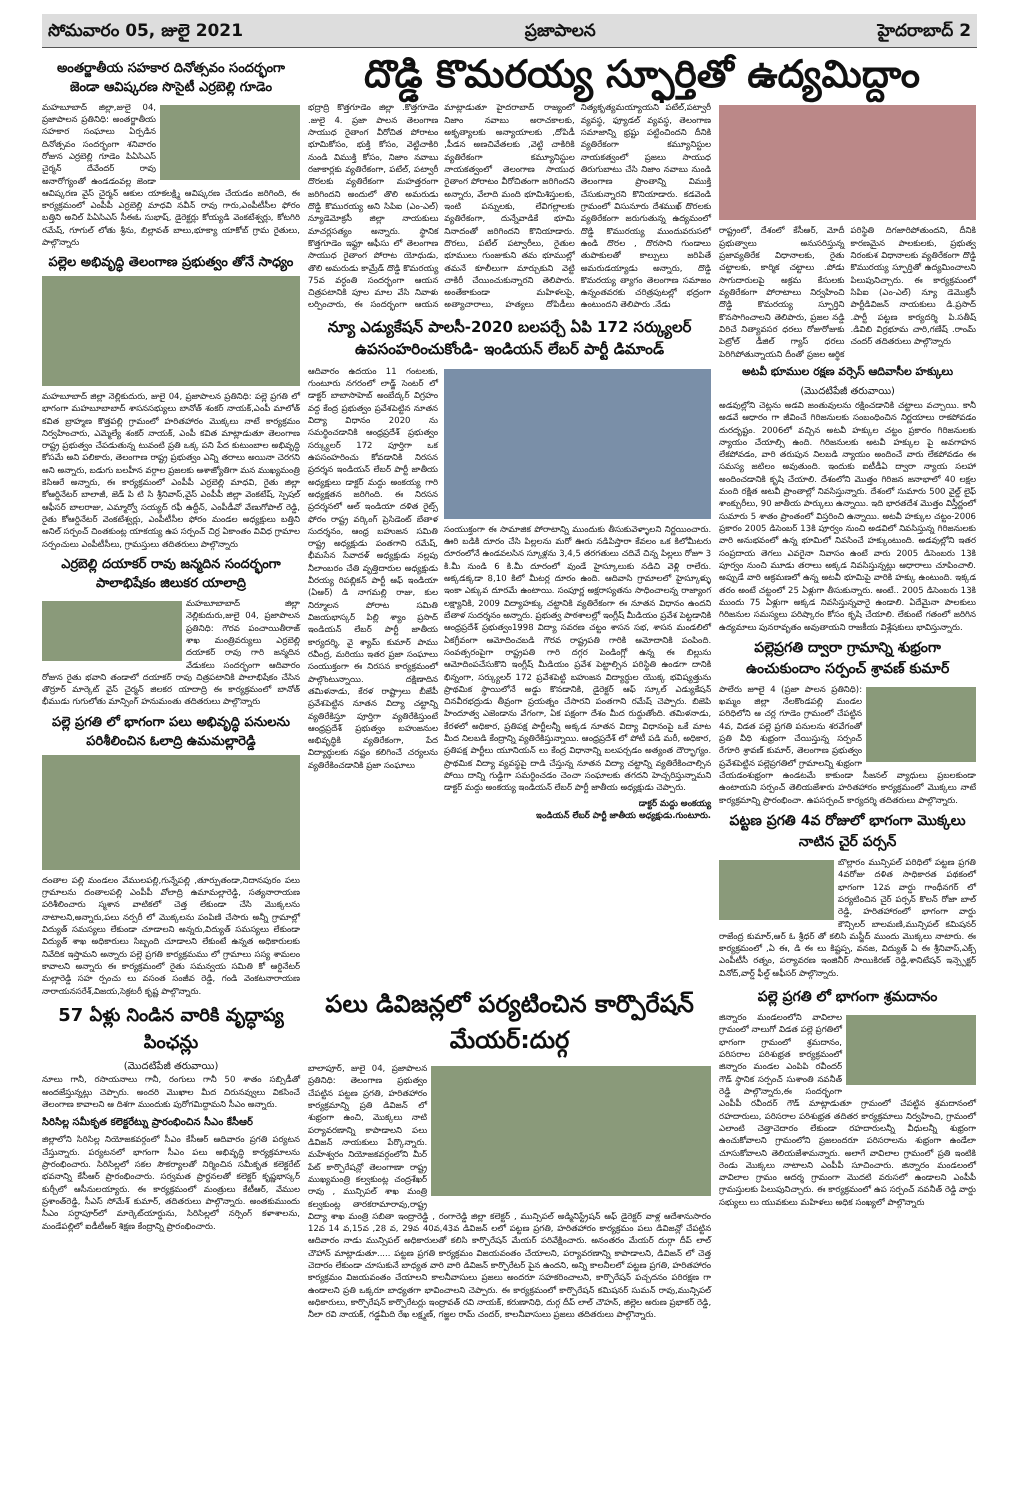సోమవారం 05, జులై 2021 ప్రజాపాలన హైదరాబాద్ 2
అంతర్జాతీయ సహకార దినోత్సవం సందర్భంగా జెండా ఆవిష్కరణ సొసైటీ ఎర్రబెల్లి గూడెం
మహబూబాద్ జిల్లా,జులై 04, ప్రజాపాలన ప్రతినిధి: అంతర్జాతీయ సహకార సంఘాలు ఏర్పడిన దినోత్సవం సందర్భంగా శనివారం రోజున ఎర్రబెల్లి గూడెం పిఏసిఎస్ చైర్మన్ దేవేందర్ రావు అనారోగ్యంతో ఉండడంవల్ల జెండా ఆవిష్కరణ వైస్ చైర్మన్ ఆకుల యాకలక్ష్మి ఆవిష్కరణ చేయడం జరిగింది, ఈ కార్యక్రమంలో ఎంపీపీ ఎర్రబెల్లి మాధవి నవీన్ రావు గారు,ఎంపీటీసీల ఫోరం బత్తిని అనిల్ పిఏసిఎస్ సీఈఓ సుభాష్, డైరెక్టర్లు కోయ్యడి వెంకటేశ్వర్లు, కోటగిరి రమేష్, గూగుల్ లోతు శ్రీను, బిల్లావత్ బాలు,భూక్యా యాకోబ్ గ్రామ రైతులు, పాల్గొన్నారు
పల్లెల అభివృద్ధి తెలంగాణ ప్రభుత్వం తోనే సాధ్యం
మహబూబాద్ జిల్లా నెల్లికుదురు, జులై 04, ప్రజాపాలన ప్రతినిధి: పల్లె ప్రగతి లో భాగంగా మహబూబాబాద్ శాసనసభ్యులు బానోత్ శంకర్ నాయక్,ఎంపీ మాలోత్ కవిత బ్రాహ్మణ కొత్తపల్లి గ్రామంలో హరితహారం మొక్కలు నాటే కార్యక్రమం నిర్వహించారు, ఎమ్మెల్యే శంకర్ నాయక్, ఎంపీ కవిత మాట్లాడుతూ తెలంగాణ రాష్ట్ర ప్రభుత్వం చేపడుతున్న టువంటి ప్రతి ఒక్క పని పేద కుటుంబాల అభివృద్ధి కోసమే అని పలికారు, తెలంగాణ రాష్ట్ర ప్రభుత్వం ఎన్ని తరాలు అయినా చెరగని అని అన్నారు, బడుగు బలహీన వర్గాల ప్రజలకు ఆశాజ్యోతిగా మన ముఖ్యమంత్రి కెసిఆరే అన్నారు, ఈ కార్యక్రమంలో ఎంపీపీ ఎర్రబెల్లి మాధవి, రైతు జిల్లా కోఆర్డినేటర్ బాలాజీ, జెడ్ పి టి సి శ్రీనివాస్,వైస్ ఎంపీపీ జిల్లా వెంకటేష్, స్పెషల్ ఆఫీసర్ బాలరాజు, ఎమ్మార్వో సయ్యద్ రఫీ ఉద్దీన్, ఎంపీడీవో వేణుగోపాల్ రెడ్డి, రైతు కోఆర్డినేటర్ వెంకటేశ్వర్లు, ఎంపీటీసీల ఫోరం మండల అధ్యక్షులు బత్తిని అనిల్ సర్పంచ్ చింతకుంట్ల యాకయ్య ఉప సర్పంచ్ చిర్ర ఏకాంతం వివిధ గ్రామాల సర్పంచులు ఎంపీటీసీలు, గ్రామస్తులు తదితరులు పాల్గొన్నారు
ఎర్రబెల్లి దయాకర్ రావు జన్మదిన సందర్భంగా పాలాభిషేకం జిలుకర యాలాద్రి
మహబూబాబాద్ జిల్లా నెల్లికుదురు,జులై 04, ప్రజాపాలన ప్రతినిధి: గౌరవ పంచాయితీరాజ్ శాఖ మంత్రివర్యులు ఎర్రబెల్లి దయాకర్ రావు గారి జన్మదిన వేడుకలు సందర్భంగా ఆదివారం రోజున రైతు భవాని తండాలో దయాకర్ రావు చిత్రపటానికి పాలాభిషేకం చేసిన తొర్రూర్ మార్కెట్ వైస్ చైర్మన్ జిలకర యాదాద్రి ఈ కార్యక్రమంలో బానోత్ భీముడు గుగులోతు మాన్సింగ్ హనుమంతు తదితరులు పాల్గొన్నారు
పల్లె ప్రగతి లో భాగంగా పలు అభివృద్ధి పనులను పరిశీలించిన ఓలాద్రి ఉమమల్లారెడ్డి
దంతాల పల్లి మండలం వేములపల్లి,గున్నేపల్లి ,తూర్పుతండా,నిదానపురం పలు గ్రామాలను దంతాలపల్లి ఎంపీపీ వోలాద్రి ఉమామల్లారెడ్డి, సత్యనారాయణ పరిశీలించారు స్మశాన వాటికలో చెత్త లేకుండా చేసి మొక్కలను నాటాలని,అన్నారు,పలు నర్సరీ లో మొక్కలను పంపిణి చేసారు అన్నీ గ్రామాల్లో విద్యుత్ సమస్యలు లేకుండా చూడాలని అన్నరు,విద్యుత్ సమస్యలు లేకుండా విద్యుత్ శాఖ అధికారులు సిబ్బంది చూడాలని లేకుంటే ఉన్నత అధికారులకు నివేదిక ఇస్తామని అన్నారు పల్లె ప్రగతి కార్యక్రమము లో గ్రామాలు సస్య శామలం కావాలని అన్నారు ఈ కార్యక్రమంలో రైతు సమన్వయ సమితి కో ఆర్డినేటర్ మల్లారెడ్డి సహ ర్పంచు లు వసంత సంజీవ రెడ్డి, గండి వెంకటనారాయణ నారాయనసరేశ్,విజయ,సెక్రటరీ కృష్ణ పాల్గొన్నారు.
57 ఏళ్లు నిండిన వారికి వృద్ధాప్య పింఛన్లు
(మొదటిపేజీ తరువాయి)
నూలు గానీ, రసాయనాలు గానీ, రంగులు గానీ 50 శాతం సబ్సిడీతో అందజేస్తున్నట్లు చెప్పారు. అందరి మొఖాల మీద చిరునవ్వులు వికసించే తెలంగాణ కావాలని ఆ దిశగా ముందుకు పురోగమిద్దామని సీఎం అన్నారు.
సిరిసిల్ల సమీకృత కలెక్టరేట్ను ప్రారంభించిన సీఎం కేసీఆర్
జిల్లాలోని సిరిసిల్ల నియోజకవర్గంలో సీఎం కేసీఆర్ ఆదివారం ప్రగతి పర్యటన చేస్తున్నారు. పర్యటనలో భాగంగా సీఎం పలు అభివృద్ధి కార్యక్రమాలను ప్రారంభించారు. సిరిసిల్లలో సకల సౌకర్యాలతో నిర్మించిన సమీకృత కలెక్టరేట్ భవనాన్ని కేసీఆర్ ప్రారంభించారు. సర్వమత ప్రార్థనలతో కలెక్టర్ కృష్ణభాస్కర్ కుర్చీలో ఆసీనులయ్యారు. ఈ కార్యక్రమంలో మంత్రులు కేటీఆర్, వేముల ప్రశాంత్‌రెడ్డి, సీఎస్ సోమేశ్ కుమార్, తదితరులు పాల్గొన్నారు. అంతకుముందు సీఎం సర్దాపూర్‌లో మార్కెట్‌యార్డును, సిరిసిల్లలో నర్సింగ్ కళాశాలను, మండేపల్లిలో ఐడీటీఆర్ శిక్షణ కేంద్రాన్ని ప్రారంభించారు.
దొడ్డి కొమరయ్య స్ఫూర్తితో ఉద్యమిద్దాం
భద్రాద్రి కొత్తగూడెం జిల్లా .కొత్తగూడెం .జులై 4. ప్రజా పాలన తెలంగాణ సాయుధ రైతాంగ వీరోచిత పోరాటం భూమికోసం, భుక్తి కోసం, వెట్టిచాకిరి నుండి విముక్తి కోసం, నిజాం నవాబు రజాకార్లకు వ్యతిరేకంగా, పటేల్, పట్వారీ దొరలకు వ్యతిరేకంగా మహత్తరంగా జరిగిందని అందులో తొలి అమరుడు దొడ్డి కొమురయ్య అని సిపిఐ (ఎం-ఎల్) న్యూడెమోక్రసీ జిల్లా నాయకులు మాచర్లసత్యం అన్నారు. స్థానిక కొత్తగూడెం ఇఫ్టూ ఆఫీసు లో తెలంగాణ సాయుధ రైతాంగ పోరాట యోధుడు, తొలి అమరుడు కామ్రేడ్ దొడ్డి కొమరయ్య 75వ వర్ధంతి సందర్భంగా ఆయన చిత్రపటానికి పూల మాల వేసి నివాళు లర్పించారు, ఈ సందర్భంగా ఆయన మాట్లాడుతూ హైదరాబాద్ రాజ్యంలో నిజాం నవాబు అరాచకాలకు, అకృత్యాలకు అన్యాయాలకు ,దోపిడీ ,పీడన అణచివేతలకు ,వెట్టి చాకిరికి వ్యతిరేకంగా కమ్యూనిస్టుల నాయకత్వంలో తెలంగాణ సాయుధ రైతాంగ పోరాటం వీరోచితంగా జరిగిందని అన్నారు, వేలాది మంది భూమిశిస్తులకు, ఇంటి పన్నులకు, లేవిగల్లాలకు వ్యతిరేకంగా, దున్నేవాడికే భూమి నినాదంతో జరిగిందని కొనియాడారు. దొరలు, పటేల్ పట్వారీలు, రైతుల భూములు గుంజుకుని తమ భూముల్లో తమనే కూలీలుగా మార్చుకుని వెట్టి చాకిరీ చేయించుకున్నారని తెలిపారు. అంతేకాకుండా మహిళలపై, అత్యాచారాలు, హత్యలు దోపిడీలు నిత్యకృత్యమయ్యాయని పటేల్,పట్వారీ వ్యవస్థ, ఫ్యూడల్ వ్యవస్థ, తెలంగాణ సమాజాన్ని భ్రష్టు పట్టించిందని దీనికి వ్యతిరేకంగా కమ్యూనిస్టుల నాయకత్వంలో ప్రజలు సాయుధ తిరుగుబాటు చేసి నిజాం నవాబు నుండి తెలంగాణ ప్రాంతాన్ని విముక్తి చేసుకున్నారని కొనియాడారు. కడవెండి గ్రామంలో విసునూరు దేశముఖ్ దొరలకు వ్యతిరేకంగా జరుగుతున్న ఉద్యమంలో దొడ్డి కొమురయ్య ముందువరుసలో ఉండి దొరల , దొరసాని గుండాలు తుపాకులతో కాల్పులు జరిపితే అమరుడయ్యాడు అన్నారు, దొడ్డి కొమరయ్య త్యాగం తెలంగాణ సమాజం ఉన్నంతవరకు చరిత్రపుటల్లో భద్రంగా ఉంటుందని తెలిపారు .నేడు
న్యూ ఎడ్యుకేషన్ పాలసీ-2020 బలపర్చే ఏపి 172 సర్క్యులర్ ఉపసంహరించుకోండి- ఇండియన్ లేబర్ పార్టీ డిమాండ్
ఆదివారం ఉదయం 11 గంటలకు, గుంటూరు నగరంలో లాడ్జ్ సెంటర్ లో డాక్టర్ బాబాసాహెబ్ అంబేద్కర్ విగ్రహం వద్ద కేంద్ర ప్రభుత్వం ప్రవేశపెట్టిన నూతన విద్యా విధానం 2020 ను సమర్థించడానికి ఆంధ్రప్రదేశ్ ప్రభుత్వం సర్క్యులర్ 172 పూర్తిగా ఒక ఉపసంహరించు కోవడానికి నిరసన ప్రదర్శన ఇండియన్ లేబర్ పార్టీ జాతీయ అధ్యక్షులు డాక్టర్ మద్దు అంకయ్య గారి అధ్యక్షతన జరిగింది. ఈ నిరసన ప్రదర్శనలో ఆల్ ఇండియా దళిత రైట్స్ ఫోరం రాష్ట్ర వర్కింగ్ ప్రెసిడెంట్ బేతాళ సుదర్శనం, ఆంధ్ర బహుజన సమితి రాష్ట్ర అధ్యక్షుడు పంతగాని రమేష్, భీమసేన సేవాదళ్ అధ్యక్షుడు నల్లపు నీలాంబరం చేతి వృత్తిదారుల అధ్యక్షుడు వీరయ్య రిపబ్లికన్ పార్టీ ఆఫ్ ఇండియా (ఏఆర్) డి నాగమల్లి రాజు, కుల నిర్మూలన పోరాట సమితి విజయభాస్కర్ పిల్లి శ్యాం ప్రసాద్ ఇండియన్ లేబర్ పార్టీ జాతీయ కార్యదర్శి, వై శ్యామ్ కుమార్ పాము రవీంద్ర, మరియు ఇతర ప్రజా సంఘాలు సంయుక్తంగా ఈ నిరసన కార్యక్రమంలో పాల్గొంటున్నాయి. దక్షిణాదిన తమిళనాడు, కేరళ రాష్ట్రాలు బీజేపీ ప్రవేశపెట్టిన నూతన విద్యా చట్టాన్ని వ్యతిరేకిస్తూ పూర్తిగా వ్యతిరేకిస్తుంటే ఆంధ్రప్రదేశ్ ప్రభుత్వం బహుజనుల అభివృద్ధికి వ్యతిరేకంగా, పేద విద్యార్థులకు నష్టం కలిగించే చర్యలను వ్యతిరేకించడానికి ప్రజా సంఘాలు
సంయుక్తంగా ఈ సామాజిక పోరాటాన్ని ముందుకు తీసుకువెళ్ళాలని నిర్ణయించారు. ఊరి బడికి దూరం చేసి పిల్లలను మరో ఊరు నడిపిస్తారా కేవలం ఒక కిలోమీటరు దూరంలోనే ఉండవలసిన స్కూళ్లను 3,4,5 తరగతులు చదివే చిన్న పిల్లలు రోజూ 3 కి.మీ నుండి 6 కి.మీ దూరంలో వుండే హైస్కూలుకు నడిచి వెళ్లి రాలేరు. అక్కడక్కడా 8,10 కిలో మీటర్ల దూరం ఉంది. ఆదివాసి గ్రామాలలో హైస్కూళ్ళు ఇంకా ఎక్కువ దూరమే ఉంటాయి. సంపూర్ణ అక్షరాస్యతను సాధించాలన్న రాజ్యాంగ లక్ష్యానికి, 2009 విద్యాహక్కు చట్టానికి వ్యతిరేకంగా ఈ నూతన విధానం ఉందని బేతాళ సుదర్శనం అన్నారు. ప్రభుత్వ పాఠశాలల్లో ఇంగ్లీష్ మీడియం ప్రవేశ పెట్టడానికి ఆంధ్రప్రదేశ్ ప్రభుత్వం1998 విద్యా సవరణ చట్టం శాసన సభ, శాసన మండలిలో ఏకగ్రీవంగా ఆమోదించబడి గౌరవ రాష్ట్రపతి గారికి ఆమోదానికి పంపింది. సంవత్సరంపైగా రాష్ట్రపతి గారి దగ్గర పెండింగ్లో ఉన్న ఈ బిల్లును ఆమోదింపచేసుకొని ఇంగ్లీష్ మీడియం ప్రవేశ పెట్టాల్సిన పరిస్థితి ఉండగా దానికి భిన్నంగా, సర్క్యులర్ 172 ప్రవేశపెట్టి బహుజన విద్యార్థుల యొక్క భవిష్యత్తును ప్రాథమిక స్థాయిలోనే అడ్డు కొనడానికి, డైరెక్టర్ ఆఫ్ స్కూల్ ఎడ్యుకేషన్ చినవీరభద్రుడు తీవ్రంగా ప్రయత్నం చేసారని పంతగాని రమేష్ చెప్పారు. బిజెపి హిందూత్వ ఎజెండాను వేగంగా, ఏక పక్షంగా దేశం మీద రుద్దుతోంది. తమిళనాడు, కేరళలో అధికార, ప్రతిపక్ష పార్టీలన్నీ అక్కడ నూతన విద్యా విధానంపై ఒకే మాట మీద నిలబడి కేంద్రాన్ని వ్యతిరేకిస్తున్నాయి. ఆంధ్రప్రదేశ్ లో పోటీ పడి మరీ, అధికార, ప్రతిపక్ష పార్టీలు యూనియన్ లు కేంద్ర విధానాన్ని బలపర్చడం అత్యంత దౌర్భాగ్యం. ప్రాథమిక విద్యా వ్యవస్థపై దాడి చేస్తున్న నూతన విద్యా చట్టాన్ని వ్యతిరేకించాల్సిన పోయి దాన్ని గుడ్డిగా సమర్థించడం చెంచా సంఘాలకు తగదని హెచ్చరిస్తున్నామని డాక్టర్ మద్దు అంకయ్య ఇండియన్ లేబర్ పార్టీ జాతీయ అధ్యక్షుడు చెప్పారు.
డాక్టర్ మద్దు అంకయ్య
ఇండియన్ లేబర్ పార్టీ జాతీయ అధ్యక్షుడు.గుంటూరు.
రాష్ట్రంలో, దేశంలో కేసీఆర్, మోదీ ప్రభుత్వాలు అనుసరిస్తున్న ప్రజావ్యతిరేక విధానాలకు, రైతు చట్టాలకు, కార్మిక చట్టాలు .పోడు సాగుదారులపై అక్రమ కేసులకు వ్యతిరేకంగా పోరాటాలు నిర్వహించి దొడ్డి కొమరయ్య స్ఫూర్తిని కొనసాగించాలని తెలిపారు, ప్రజల నడ్డి విరిచే నిత్యావసర ధరలు రోజురోజుకు పెట్రోల్ డీజిల్ గ్యాస్ ధరలు పెరిగిపోతున్నాయని దీంతో ప్రజల ఆర్థిక పరిస్థితి దిగజారిపోతుందని, దీనికి కారణమైన పాలకులకు, ప్రభుత్వ నిరంకుశ విధానాలకు వ్యతిరేకంగా దొడ్డి కొమురయ్య స్ఫూర్తితో ఉద్యమించాలని పిలుపునిచ్చారు. ఈ కార్యక్రమంలో సిపిఐ (ఎం-ఎల్) న్యూ డెమొక్రసీ పార్టీడివిజన్ నాయకులు డి.ప్రసాద్ .పార్టీ పట్టణ కార్యదర్శి పి.సతీష్ .డివిబి విర్రభూమ చారి,గణేష్ .రాంమ్ చందర్ తదితరులు పాల్గొన్నారు
అటవీ భూముల రక్షణ వర్సెస్ ఆదివాసీల హక్కులు
(మొదటిపేజీ తరువాయి)
అడవుల్లోని చెట్లను అడవి జంతువులను రక్షించడానికి చట్టాలు వచ్చాయి. కానీ అడవే ఆధారం గా జీవించే గిరిజనులకు సంబంధించిన నిర్ణయాలు రాకపోవడం దురదృష్టం. 2006లో వచ్చిన అటవీ హక్కుల చట్టం ప్రకారం గిరిజనులకు న్యాయం చేయాల్సి ఉంది. గిరిజనులకు అటవీ హక్కుల పై అవగాహన లేకపోవడం, వారి తరుపున నిలబడి న్యాయం అందించే వారు లేకపోవడం ఈ సమస్య జటిలం అవుతుంది. ఇందుకు ఐటీడీఏ ద్వారా న్యాయ సలహా అందించడానికి కృషి చేయాలి. దేశంలోని మొత్తం గిరిజన జనాభాలో 40 లక్షల మంది రక్షిత అటవీ ప్రాంతాల్లో నివసిస్తున్నారు. దేశంలో సుమారు 500 వైల్డ్ లైఫ్ శాంక్చురీలు, 90 జాతీయ పార్కులు ఉన్నాయి. ఇది భారతదేశ మొత్తం విస్తీర్ణంలో సుమారు 5 శాతం ప్రాంతంలో విస్తరించి ఉన్నాయి. అటవీ హక్కుల చట్టం-2006 ప్రకారం 2005 డిసెంబర్ 13కి పూర్వం నుంచి అడవిలో నివసిస్తున్న గిరిజనులకు వారి అనుభవంలో ఉన్న భూమిలో నివసించే హక్కుంటుంది. అడవుల్లోని ఇతర సంప్రదాయ తెగలు ఎవరైనా నివాసం ఉంటే వారు 2005 డిసెంబరు 13కి పూర్వం నుంచి మూడు తరాలు అక్కడ నివసిస్తున్నట్లు ఆధారాలు చూపించాలి. అప్పుడే వారి ఆక్రమణలో ఉన్న అటవీ భూమిపై వారికి హక్కు ఉంటుంది. ఇక్కడ తరం అంటే చట్టంలో 25 ఏళ్లుగా తీసుకున్నారు. అంటే.. 2005 డిసెంబరు 13కి ముందు 75 ఏళ్లుగా అక్కడ నివసిస్తున్నవారై ఉండాలి. ఏదేమైనా పాలకులు గిరిజనుల సమస్యలు పరిష్కారం కోసం కృషి చేయాలి. లేకుంటే గతంలో జరిగిన ఉద్యమాలు పునరావృతం అవుతాయని రాజకీయ విశ్లేషకులు భావిస్తున్నారు.
పల్లెప్రగతి ద్వారా గ్రామాన్ని శుభ్రంగా ఉంచుకుందాం సర్పంచ్ శ్రావణ్ కుమార్
పాలేరు జూలై 4 (ప్రజా పాలన ప్రతినిధి): ఖమ్మం జిల్లా నేలకొండపల్లి మండల పరిధిలోని ఆ చర్ల గూడెం గ్రామంలో చేపట్టిన 4వ, విడత పల్లె ప్రగతి పనులను శరవేగంతో ప్రతి వీధి శుభ్రంగా చేయిస్తున్న సర్పంచ్ రేగూరి శ్రావణ్ కుమార్, తెలంగాణ ప్రభుత్వం ప్రవేశపెట్టిన పల్లెప్రగతిలో గ్రామాలన్ని శుభ్రంగా చేయడంశుభ్రంగా ఉండటమే కాకుండా సీజనల్ వ్యాధులు ప్రబలకుండా ఉంటాయని సర్పంచ్ తెలియజేశారు హరితహారం కార్యక్రమంలో మొక్కలు నాటే కార్యక్రమాన్ని ప్రారంభించా. ఉపసర్పంచ్ కార్యదర్శి తదితరులు పాల్గొన్నారు.
పట్టణ ప్రగతి 4వ రోజులో భాగంగా మొక్కలు నాటిన చైర్ పర్సన్
బొల్లారం మున్సిపల్ పరిధిలో పట్టణ ప్రగతి 4వరోజు దళిత సాధికారత పథకంలో భాగంగా 12వ వార్డు గాంధీనగర్ లో పర్యటించిన చైర్ పర్సన్ కొలన్ రోజా బాల్ రెడ్డి, హరితహారంలో భాగంగా వార్డు కౌన్సిలర్ బాలమణి,మున్సిపల్ కమిషనర్ రాజేంద్ర కుమార్,ఆర్ ఓ శ్రీధర్ తో కలిసి మస్జీద్ ముందు మొక్కలు నాటారు. ఈ కార్యక్రమంలో ,ఏ ఈ, డి ఈ లు కిష్టప్ప, వనజ, విద్యుత్ ఏ ఈ శ్రీనివాస్,ఎక్స్ ఎంపీటీసీ రత్నం, పర్యావరణ ఇంజినీర్ సాయికిరణ్ రెడ్డి,శానిటేషన్ ఇన్స్పెక్టర్ వినోద్,వార్డ్ ఫీల్డ్ ఆఫీసర్ పాల్గొన్నారు.
పలు డివిజన్లలో పర్యటించిన కార్పొరేషన్ మేయర్:దుర్గ
బాలాపూర్, జులై 04, ప్రజాపాలన ప్రతినిధి: తెలంగాణ ప్రభుత్వం చేపట్టిన పట్టణ ప్రగతి, హరితహారం కార్యక్రమాన్ని ప్రతి డివిజన్ లో శుభ్రంగా ఉంచి, మొక్కలు నాటి పర్యావరణాన్ని కాపాడాలని పలు డివిజన్ నాయకులు పేర్కొన్నారు. మహేశ్వరం నియోజకవర్గంలోని మీర్ పేట్ కార్పొరేషన్లో తెలంగాణా రాష్ట్ర ముఖ్యమంత్రి కల్వకుంట్ల చంద్రశేఖర్ రావు , మున్సిపల్ శాఖ మంత్రి కల్వకుంట్ల తారకరామారావు,రాష్ట్ర విద్యా శాఖ మంత్రి సబితా ఇంద్రారెడ్డి , రంగారెడ్డి జిల్లా కలెక్టర్ , మున్సిపల్ అడ్మినిస్ట్రేషన్ ఆఫ్ డైరెక్టర్ వాళ్ల ఆదేశానుసారం 12వ 14 వ,15వ ,28 వ, 29వ 40వ,43వ డివిజన్ లలో పట్టణ ప్రగతి, హరితహారం కార్యక్రమం పలు డివిజన్లో చేపట్టిన ఆదివారం నాడు మున్సిపల్ అధికారులతో కలిసి కార్పొరేషన్ మేయర్ పరివేక్షించారు. అనంతరం మేయర్ దుర్గా దీప్ లాల్ చౌహాన్ మాట్లాడుతూ..... పట్టణ ప్రగతి కార్యక్రమం విజయవంతం చేయాలని, పర్యావరణాన్ని కాపాడాలని, డివిజన్ లో చెత్త చెదారం లేకుండా చూసుకునే బాధ్యత వారి వారి డివిజన్ కార్పొరేటర్ పైన ఉందని, అన్ని కాలనీలలో పట్టణ ప్రగతి, హరితహారం కార్యక్రమం విజయవంతం చేయాలని కాలనీవాసులు ప్రజలు అందరూ సహకరించాలని, కార్పొరేషన్ పచ్చదనం పరిరక్షణ గా ఉండాలని ప్రతి ఒక్కరూ బాధ్యతగా భావించాలని చెప్పారు. ఈ కార్యక్రమంలో కార్పొరేషన్ కమిషనర్ సుమన్ రావు,మున్సిపల్ అధికారులు, కార్పొరేషన్ కార్పొరేటర్లు ఇంద్రావత్ రవి నాయక్, కరుణానిధి, దుర్గ దీప్ లాల్ చౌహన్, జిల్లెల అరుణ ప్రభాకర్ రెడ్డి, నీలా రవి నాయక్, గడ్డమీది రేఖ లక్ష్మణ్, గజ్జల రామ్ చందర్, కాలనీవాసులు ప్రజలు తదితరులు పాల్గొన్నారు.
పల్లె ప్రగతి లో భాగంగా శ్రమదానం
జిన్నారం మండలంలోని వావిలాల గ్రామంలో నాలుగో విడత పల్లె ప్రగతిలో భాగంగా గ్రామంలో శ్రమదానం, పరిసరాల పరిశుభ్రత కార్యక్రమంలో జిన్నారం మండల ఎంపిపి రవీందర్ గౌడ్ స్థానిక సర్పంచ్ సుశాంతి నవనీత్ రెడ్డి పాల్గొన్నారు,ఈ సందర్భంగా ఎంపీపీ రవీందర్ గౌడ్ మాట్లాడుతూ గ్రామంలో చేపట్టిన శ్రమదానంలో రహదారులు, పరిసరాల పరిశుభ్రత తదితర కార్యక్రమాలు నిర్వహించి, గ్రామంలో ఎలాంటి చెత్తాచెదారం లేకుండా రహదారులన్నీ వీధులన్నీ శుభ్రంగా ఉంచుకోవాలని గ్రామంలోని ప్రజలందరూ పరిసరాలను శుభ్రంగా ఉండేలా చూసుకోవాలని తెలియజేశామన్నారు. అలాగే వావిలాల గ్రామంలో ప్రతి ఇంటికి రెండు మొక్కలు నాటాలని ఎంపీపీ సూచించారు. జిన్నారం మండలంలో వావిలాల గ్రామం ఆదర్శ గ్రామంగా మొదటి వరుసలో ఉండాలని ఎంపీపీ గ్రామస్తులకు పిలుపునిచ్చారు. ఈ కార్యక్రమంలో ఉప సర్పంచ్ నవనీత్ రెడ్డి వార్డు సభ్యులు లు యువకులు మహిళలు అధిక సంఖ్యలో పాల్గొన్నారు